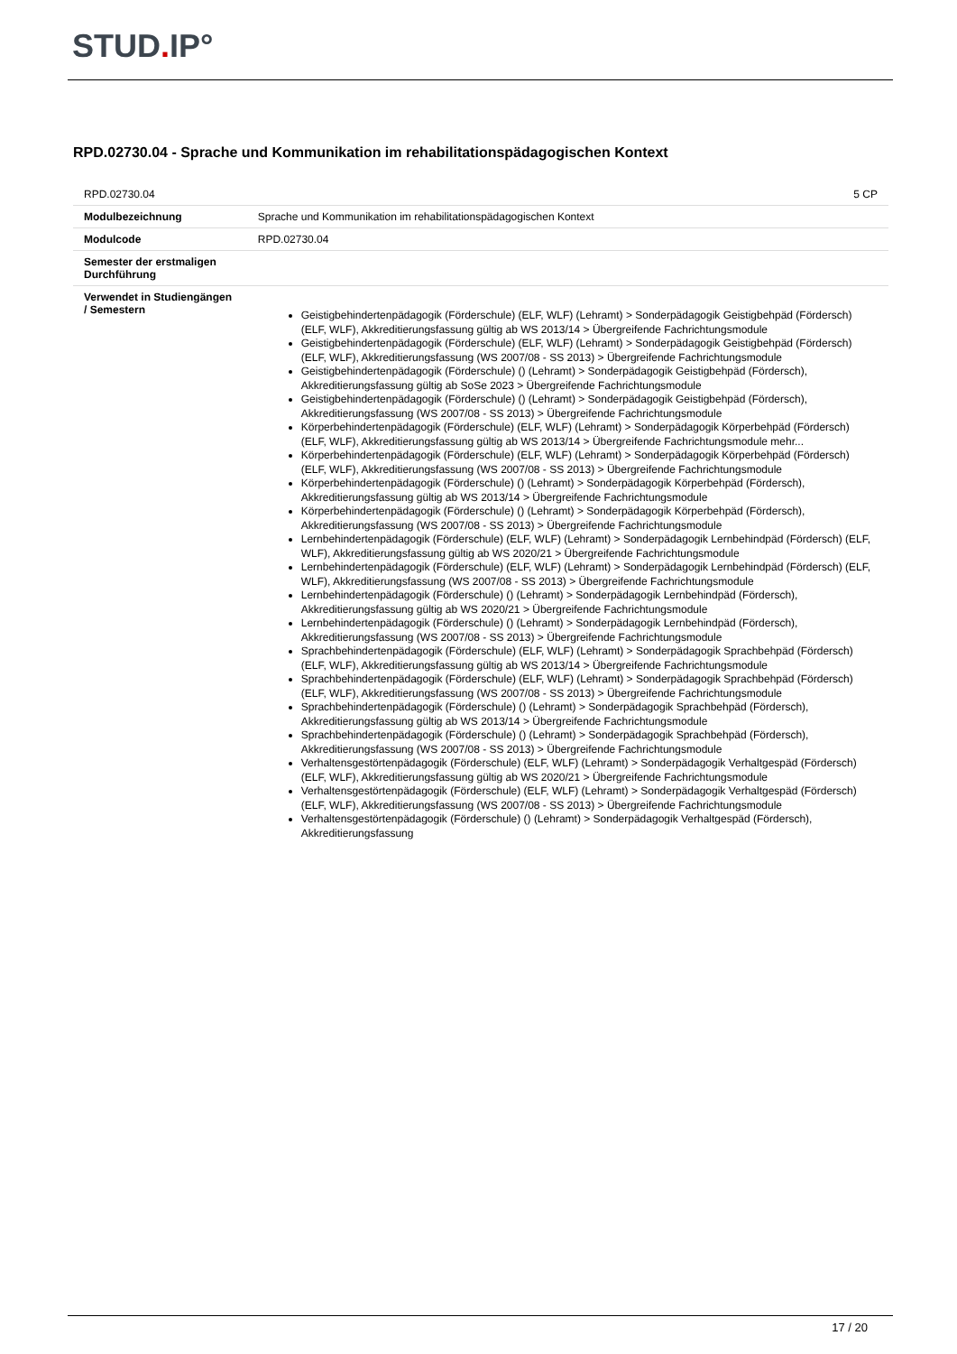STUD. IP°
RPD.02730.04 - Sprache und Kommunikation im rehabilitationspädagogischen Kontext
| RPD.02730.04 | 5 CP |
| Modulbezeichnung | Sprache und Kommunikation im rehabilitationspädagogischen Kontext |
| Modulcode | RPD.02730.04 |
| Semester der erstmaligen Durchführung | |
| Verwendet in Studiengängen / Semestern | Geistigbehindertenpädagogik (Förderschule) (ELF, WLF) (Lehramt) > Sonderpädagogik Geistigbehpäd (Fördersch) (ELF, WLF), Akkreditierungsfassung gültig ab WS 2013/14 > Übergreifende Fachrichtungsmodule Geistigbehindertenpädagogik (Förderschule) (ELF, WLF) (Lehramt) > Sonderpädagogik Geistigbehpäd (Fördersch) (ELF, WLF), Akkreditierungsfassung (WS 2007/08 - SS 2013) > Übergreifende Fachrichtungsmodule Geistigbehindertenpädagogik (Förderschule) () (Lehramt) > Sonderpädagogik Geistigbehpäd (Fördersch), Akkreditierungsfassung gültig ab SoSe 2023 > Übergreifende Fachrichtungsmodule Geistigbehindertenpädagogik (Förderschule) () (Lehramt) > Sonderpädagogik Geistigbehpäd (Fördersch), Akkreditierungsfassung (WS 2007/08 - SS 2013) > Übergreifende Fachrichtungsmodule Körperbehindertenpädagogik (Förderschule) (ELF, WLF) (Lehramt) > Sonderpädagogik Körperbehpäd (Fördersch) (ELF, WLF), Akkreditierungsfassung gültig ab WS 2013/14 > Übergreifende Fachrichtungsmodule mehr... Körperbehindertenpädagogik (Förderschule) (ELF, WLF) (Lehramt) > Sonderpädagogik Körperbehpäd (Fördersch) (ELF, WLF), Akkreditierungsfassung (WS 2007/08 - SS 2013) > Übergreifende Fachrichtungsmodule Körperbehindertenpädagogik (Förderschule) () (Lehramt) > Sonderpädagogik Körperbehpäd (Fördersch), Akkreditierungsfassung gültig ab WS 2013/14 > Übergreifende Fachrichtungsmodule Körperbehindertenpädagogik (Förderschule) () (Lehramt) > Sonderpädagogik Körperbehpäd (Fördersch), Akkreditierungsfassung (WS 2007/08 - SS 2013) > Übergreifende Fachrichtungsmodule Lernbehindertenpädagogik (Förderschule) (ELF, WLF) (Lehramt) > Sonderpädagogik Lernbehindpäd (Fördersch) (ELF, WLF), Akkreditierungsfassung gültig ab WS 2020/21 > Übergreifende Fachrichtungsmodule Lernbehindertenpädagogik (Förderschule) (ELF, WLF) (Lehramt) > Sonderpädagogik Lernbehindpäd (Fördersch) (ELF, WLF), Akkreditierungsfassung (WS 2007/08 - SS 2013) > Übergreifende Fachrichtungsmodule Lernbehindertenpädagogik (Förderschule) () (Lehramt) > Sonderpädagogik Lernbehindpäd (Fördersch), Akkreditierungsfassung gültig ab WS 2020/21 > Übergreifende Fachrichtungsmodule Lernbehindertenpädagogik (Förderschule) () (Lehramt) > Sonderpädagogik Lernbehindpäd (Fördersch), Akkreditierungsfassung (WS 2007/08 - SS 2013) > Übergreifende Fachrichtungsmodule Sprachbehindertenpädagogik (Förderschule) (ELF, WLF) (Lehramt) > Sonderpädagogik Sprachbehpäd (Fördersch) (ELF, WLF), Akkreditierungsfassung gültig ab WS 2013/14 > Übergreifende Fachrichtungsmodule Sprachbehindertenpädagogik (Förderschule) (ELF, WLF) (Lehramt) > Sonderpädagogik Sprachbehpäd (Fördersch) (ELF, WLF), Akkreditierungsfassung (WS 2007/08 - SS 2013) > Übergreifende Fachrichtungsmodule Sprachbehindertenpädagogik (Förderschule) () (Lehramt) > Sonderpädagogik Sprachbehpäd (Fördersch), Akkreditierungsfassung gültig ab WS 2013/14 > Übergreifende Fachrichtungsmodule Sprachbehindertenpädagogik (Förderschule) () (Lehramt) > Sonderpädagogik Sprachbehpäd (Fördersch), Akkreditierungsfassung (WS 2007/08 - SS 2013) > Übergreifende Fachrichtungsmodule Verhaltensgestörtenpädagogik (Förderschule) (ELF, WLF) (Lehramt) > Sonderpädagogik Verhaltgespäd (Fördersch) (ELF, WLF), Akkreditierungsfassung gültig ab WS 2020/21 > Übergreifende Fachrichtungsmodule Verhaltensgestörtenpädagogik (Förderschule) (ELF, WLF) (Lehramt) > Sonderpädagogik Verhaltgespäd (Fördersch) (ELF, WLF), Akkreditierungsfassung (WS 2007/08 - SS 2013) > Übergreifende Fachrichtungsmodule Verhaltensgestörtenpädagogik (Förderschule) () (Lehramt) > Sonderpädagogik Verhaltgespäd (Fördersch), Akkreditierungsfassung |
17 / 20